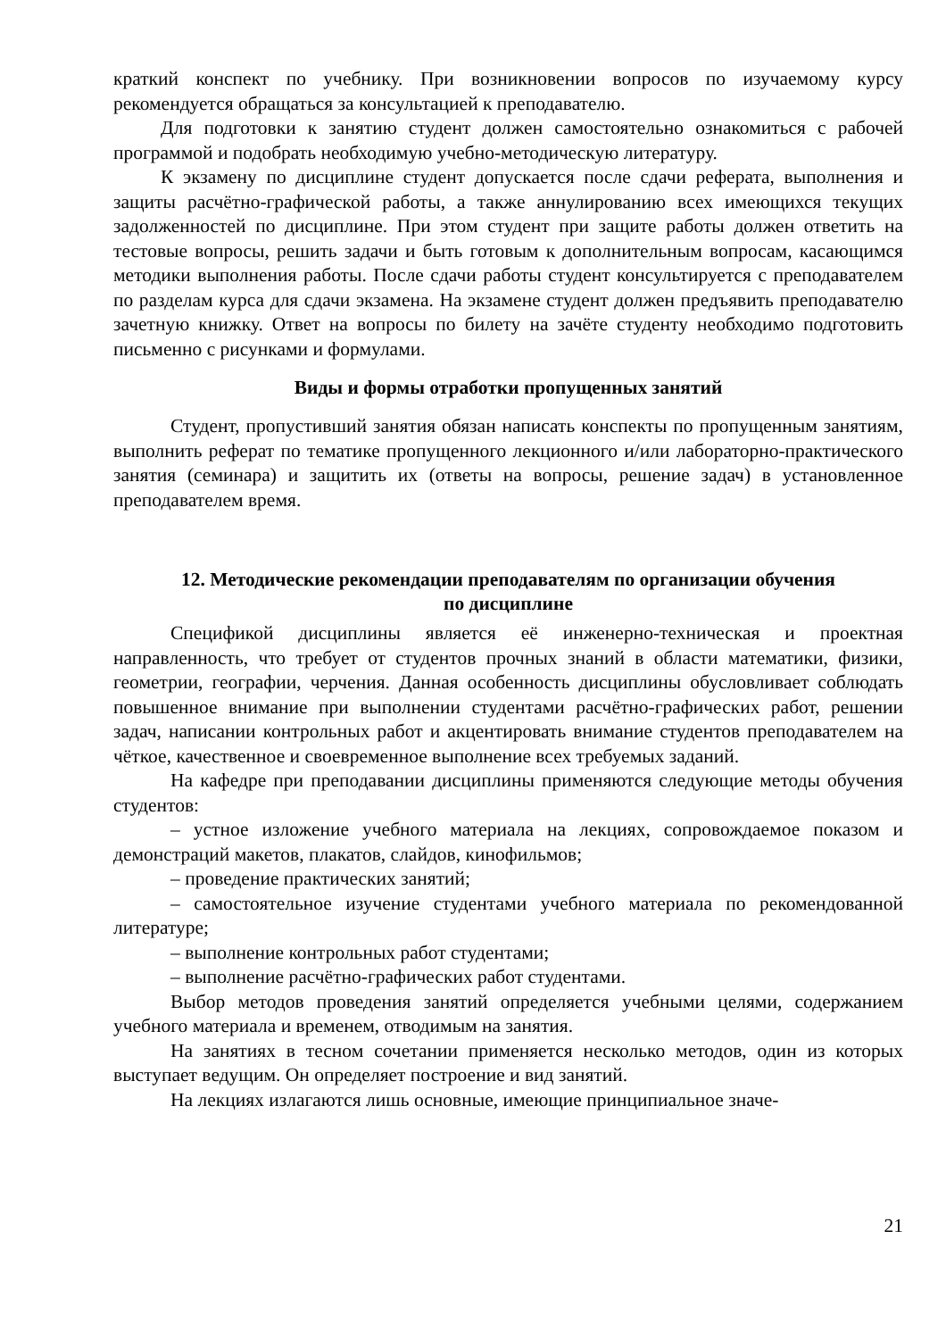краткий конспект по учебнику. При возникновении вопросов по изучаемому курсу рекомендуется обращаться за консультацией к преподавателю.
Для подготовки к занятию студент должен самостоятельно ознакомиться с рабочей программой и подобрать необходимую учебно-методическую литературу.
К экзамену по дисциплине студент допускается после сдачи реферата, выполнения и защиты расчётно-графической работы, а также аннулированию всех имеющихся текущих задолженностей по дисциплине. При этом студент при защите работы должен ответить на тестовые вопросы, решить задачи и быть готовым к дополнительным вопросам, касающимся методики выполнения работы. После сдачи работы студент консультируется с преподавателем по разделам курса для сдачи экзамена. На экзамене студент должен предъявить преподавателю зачетную книжку. Ответ на вопросы по билету на зачёте студенту необходимо подготовить письменно с рисунками и формулами.
Виды и формы отработки пропущенных занятий
Студент, пропустивший занятия обязан написать конспекты по пропущенным занятиям, выполнить реферат по тематике пропущенного лекционного и/или лабораторно-практического занятия (семинара) и защитить их (ответы на вопросы, решение задач) в установленное преподавателем время.
12. Методические рекомендации преподавателям по организации обучения
по дисциплине
Спецификой дисциплины является её инженерно-техническая и проектная направленность, что требует от студентов прочных знаний в области математики, физики, геометрии, географии, черчения. Данная особенность дисциплины обусловливает соблюдать повышенное внимание при выполнении студентами расчётно-графических работ, решении задач, написании контрольных работ и акцентировать внимание студентов преподавателем на чёткое, качественное и своевременное выполнение всех требуемых заданий.
На кафедре при преподавании дисциплины применяются следующие методы обучения студентов:
– устное изложение учебного материала на лекциях, сопровождаемое показом и демонстраций макетов, плакатов, слайдов, кинофильмов;
– проведение практических занятий;
– самостоятельное изучение студентами учебного материала по рекомендованной литературе;
– выполнение контрольных работ студентами;
– выполнение расчётно-графических работ студентами.
Выбор методов проведения занятий определяется учебными целями, содержанием учебного материала и временем, отводимым на занятия.
На занятиях в тесном сочетании применяется несколько методов, один из которых выступает ведущим. Он определяет построение и вид занятий.
На лекциях излагаются лишь основные, имеющие принципиальное значе-
21